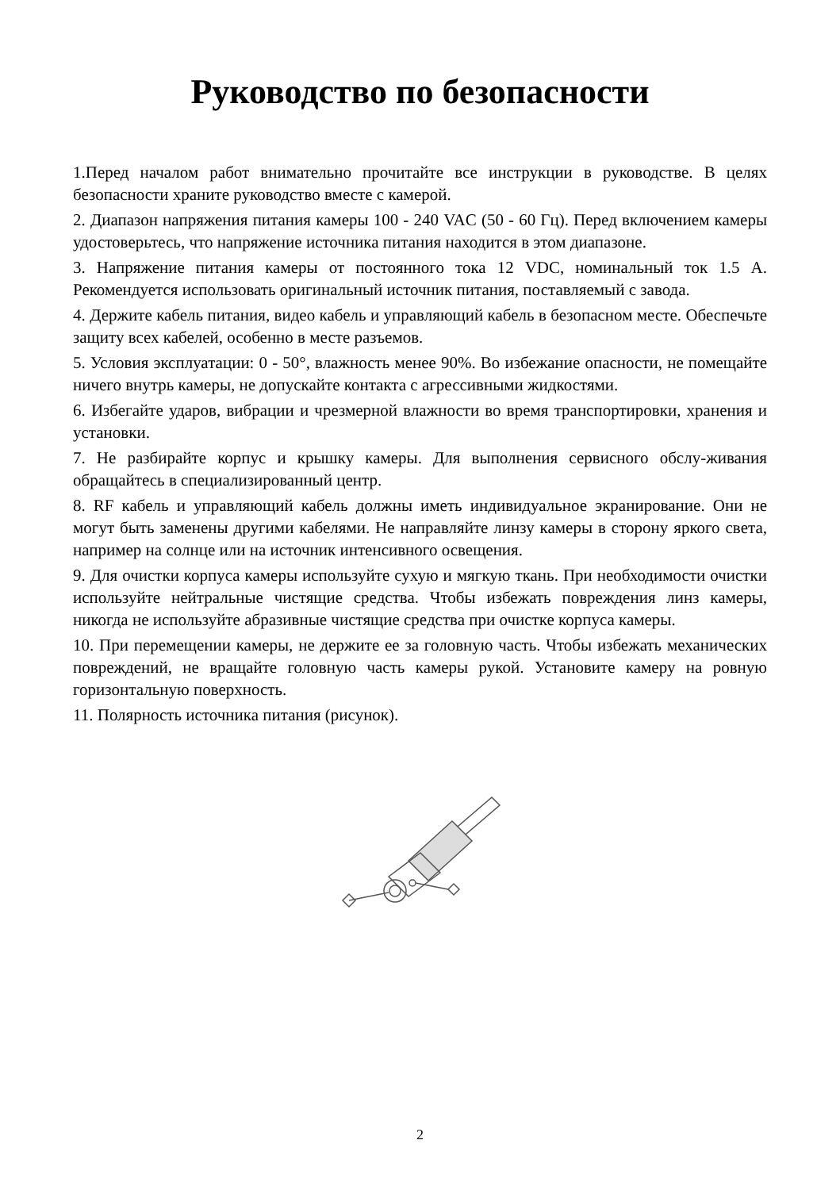Руководство по безопасности
1.Перед началом работ внимательно прочитайте все инструкции в руководстве. В целях безопасности храните руководство вместе с камерой.
2. Диапазон напряжения питания камеры 100 - 240 VAC (50 - 60 Гц). Перед включением камеры удостоверьтесь, что напряжение источника питания находится в этом диапазоне.
3. Напряжение питания камеры от постоянного тока 12 VDC, номинальный ток 1.5 A. Рекомендуется использовать оригинальный источник питания, поставляемый с завода.
4. Держите кабель питания, видео кабель и управляющий кабель в безопасном месте. Обеспечьте защиту всех кабелей, особенно в месте разъемов.
5. Условия эксплуатации: 0 - 50°, влажность менее 90%. Во избежание опасности, не помещайте ничего внутрь камеры, не допускайте контакта с агрессивными жидкостями.
6. Избегайте ударов, вибрации и чрезмерной влажности во время транспортировки, хранения и установки.
7. Не разбирайте корпус и крышку камеры. Для выполнения сервисного обслу-живания обращайтесь в специализированный центр.
8. RF кабель и управляющий кабель должны иметь индивидуальное экранирование. Они не могут быть заменены другими кабелями. Не направляйте линзу камеры в сторону яркого света, например на солнце или на источник интенсивного освещения.
9. Для очистки корпуса камеры используйте сухую и мягкую ткань. При необходимости очистки используйте нейтральные чистящие средства. Чтобы избежать повреждения линз камеры, никогда не используйте абразивные чистящие средства при очистке корпуса камеры.
10. При перемещении камеры, не держите ее за головную часть. Чтобы избежать механических повреждений, не вращайте головную часть камеры рукой. Установите камеру на ровную горизонтальную поверхность.
11. Полярность источника питания (рисунок).
2